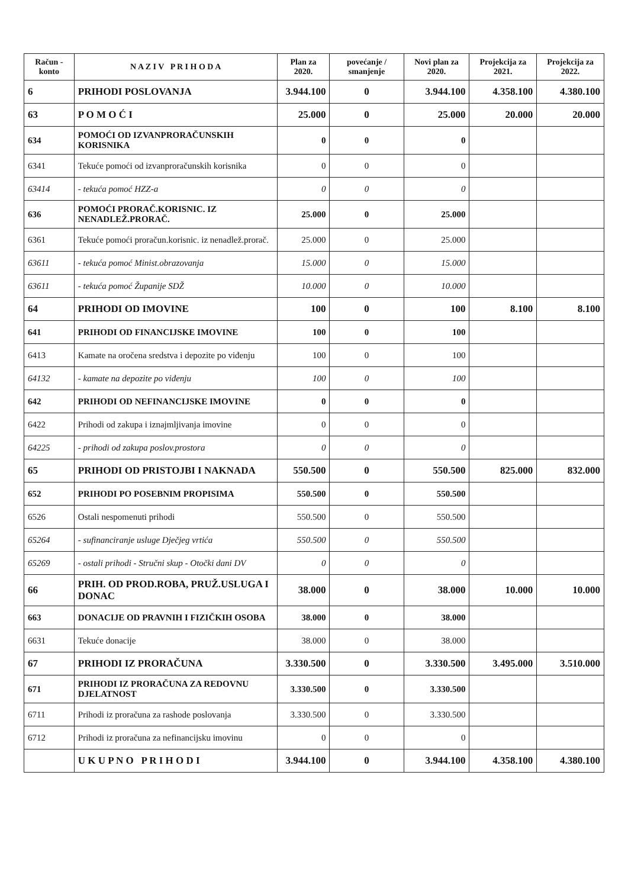| Račun - konto | N A Z I V P R I H O D A | Plan za 2020. | povećanje / smanjenje | Novi plan za 2020. | Projekcija za 2021. | Projekcija za 2022. |
| --- | --- | --- | --- | --- | --- | --- |
| 6 | PRIHODI POSLOVANJA | 3.944.100 | 0 | 3.944.100 | 4.358.100 | 4.380.100 |
| 63 | P O M O Ć I | 25.000 | 0 | 25.000 | 20.000 | 20.000 |
| 634 | POMOĆI OD IZVANPRORAČUNSKIH KORISNIKA | 0 | 0 | 0 | | |
| 6341 | Tekuće pomoći od izvanproračunskih korisnika | 0 | 0 | 0 | | |
| 63414 | - tekuća pomoć HZZ-a | 0 | 0 | 0 | | |
| 636 | POMOĆI PRORAČ.KORISNIC. IZ NENADLEŽ.PRORAČ. | 25.000 | 0 | 25.000 | | |
| 6361 | Tekuće pomoći proračun.korisnic. iz nenadlež.prorač. | 25.000 | 0 | 25.000 | | |
| 63611 | - tekuća pomoć Minist.obrazovanja | 15.000 | 0 | 15.000 | | |
| 63611 | - tekuća pomoć Županije SDŽ | 10.000 | 0 | 10.000 | | |
| 64 | PRIHODI OD IMOVINE | 100 | 0 | 100 | 8.100 | 8.100 |
| 641 | PRIHODI OD FINANCIJSKE IMOVINE | 100 | 0 | 100 | | |
| 6413 | Kamate na oročena sredstva i depozite po viđenju | 100 | 0 | 100 | | |
| 64132 | - kamate na depozite po viđenju | 100 | 0 | 100 | | |
| 642 | PRIHODI OD NEFINANCIJSKE IMOVINE | 0 | 0 | 0 | | |
| 6422 | Prihodi od zakupa i iznajmljivanja imovine | 0 | 0 | 0 | | |
| 64225 | - prihodi od zakupa poslov.prostora | 0 | 0 | 0 | | |
| 65 | PRIHODI OD PRISTOJBI I NAKNADA | 550.500 | 0 | 550.500 | 825.000 | 832.000 |
| 652 | PRIHODI PO POSEBNIM PROPISIMA | 550.500 | 0 | 550.500 | | |
| 6526 | Ostali nespomenuti prihodi | 550.500 | 0 | 550.500 | | |
| 65264 | - sufinanciranje usluge Dječjeg vrtića | 550.500 | 0 | 550.500 | | |
| 65269 | - ostali prihodi - Stručni skup - Otočki dani DV | 0 | 0 | 0 | | |
| 66 | PRIH. OD PROD.ROBA, PRUŽ.USLUGA I DONAC | 38.000 | 0 | 38.000 | 10.000 | 10.000 |
| 663 | DONACIJE OD PRAVNIH I FIZIČKIH OSOBA | 38.000 | 0 | 38.000 | | |
| 6631 | Tekuće donacije | 38.000 | 0 | 38.000 | | |
| 67 | PRIHODI IZ PRORAČUNA | 3.330.500 | 0 | 3.330.500 | 3.495.000 | 3.510.000 |
| 671 | PRIHODI IZ PRORAČUNA ZA REDOVNU DJELATNOST | 3.330.500 | 0 | 3.330.500 | | |
| 6711 | Prihodi iz proračuna za rashode poslovanja | 3.330.500 | 0 | 3.330.500 | | |
| 6712 | Prihodi iz proračuna za nefinancijsku imovinu | 0 | 0 | 0 | | |
| | U K U P N O P R I H O D I | 3.944.100 | 0 | 3.944.100 | 4.358.100 | 4.380.100 |